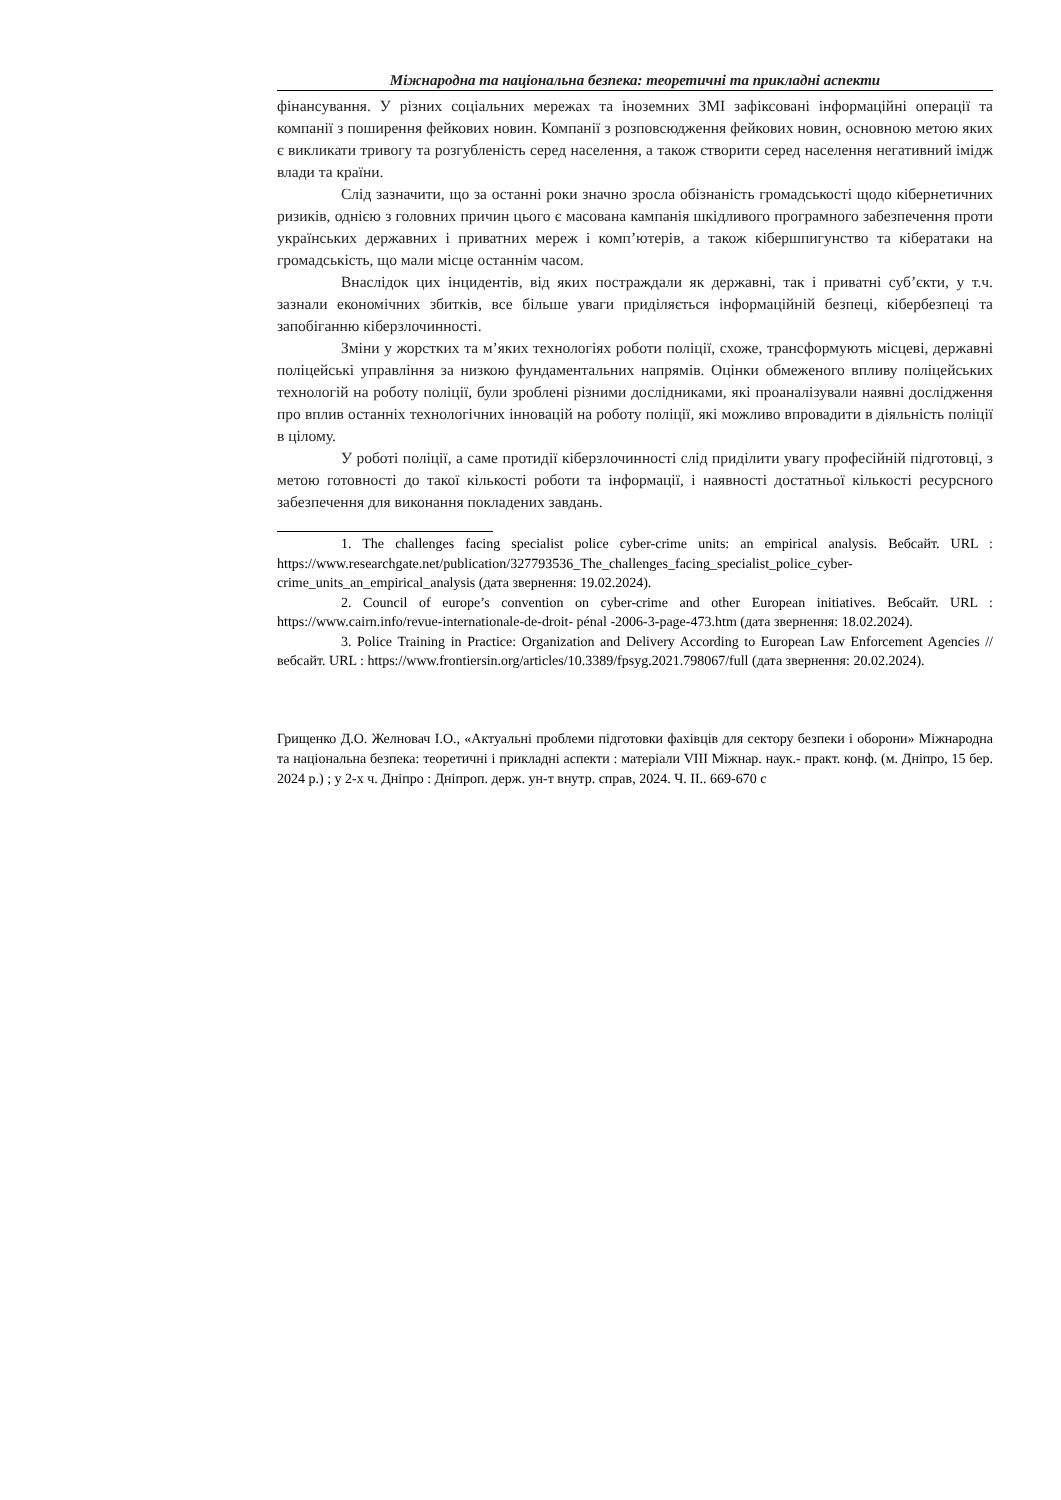Міжнародна та національна безпека: теоретичні та прикладні аспекти
фінансування. У різних соціальних мережах та іноземних ЗМІ зафіксовані інформаційні операції та компанії з поширення фейкових новин. Компанії з розповсюдження фейкових новин, основною метою яких є викликати тривогу та розгубленість серед населення, а також створити серед населення негативний імідж влади та країни.
Слід зазначити, що за останні роки значно зросла обізнаність громадськості щодо кібернетичних ризиків, однією з головних причин цього є масована кампанія шкідливого програмного забезпечення проти українських державних і приватних мереж і комп’ютерів, а також кібершпигунство та кібератаки на громадськість, що мали місце останнім часом.
Внаслідок цих інцидентів, від яких постраждали як державні, так і приватні суб’єкти, у т.ч. зазнали економічних збитків, все більше уваги приділяється інформаційній безпеці, кібербезпеці та запобіганню кіберзлочинності.
Зміни у жорстких та м’яких технологіях роботи поліції, схоже, трансформують місцеві, державні поліцейські управління за низкою фундаментальних напрямів. Оцінки обмеженого впливу поліцейських технологій на роботу поліції, були зроблені різними дослідниками, які проаналізували наявні дослідження про вплив останніх технологічних інновацій на роботу поліції, які можливо впровадити в діяльність поліції в цілому.
У роботі поліції, а саме протидії кіберзлочинності слід приділити увагу професійній підготовці, з метою готовності до такої кількості роботи та інформації, і наявності достатньої кількості ресурсного забезпечення для виконання покладених завдань.
1. The challenges facing specialist police cyber-crime units: an empirical analysis. Вебсайт. URL : https://www.researchgate.net/publication/327793536_The_challenges_facing_specialist_police_cyber-crime_units_an_empirical_analysis (дата звернення: 19.02.2024).
2. Council of europe’s convention on cyber-crime and other European initiatives. Вебсайт. URL : https://www.cairn.info/revue-internationale-de-droit- pénal -2006-3-page-473.htm (дата звернення: 18.02.2024).
3. Police Training in Practice: Organization and Delivery According to European Law Enforcement Agencies // вебсайт. URL : https://www.frontiersin.org/articles/10.3389/fpsyg.2021.798067/full (дата звернення: 20.02.2024).
Грищенко Д.О. Желновач І.О., «Актуальні проблеми підготовки фахівців для сектору безпеки і оборони» Міжнародна та національна безпека: теоретичні і прикладні аспекти : матеріали VIII Міжнар. наук.- практ. конф. (м. Дніпро, 15 бер. 2024 р.) ; у 2-х ч. Дніпро : Дніпроп. держ. ун-т внутр. справ, 2024. Ч. ІІ.. 669-670 с